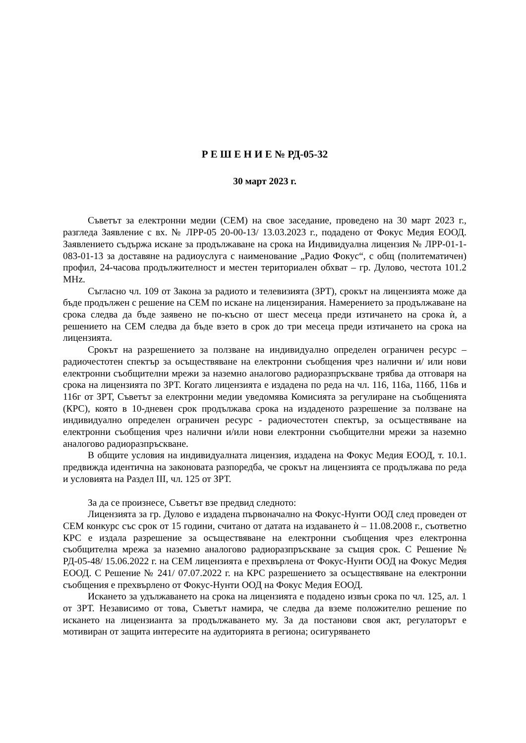Р Е Ш Е Н И Е № РД-05-32
30 март 2023 г.
Съветът за електронни медии (СЕМ) на свое заседание, проведено на 30 март 2023 г., разгледа Заявление с вх. № ЛРР-05 20-00-13/ 13.03.2023 г., подадено от Фокус Медия ЕООД. Заявлението съдържа искане за продължаване на срока на Индивидуална лицензия № ЛРР-01-1-083-01-13 за доставяне на радиоуслуга с наименование „Радио Фокус“, с общ (политематичен) профил, 24-часова продължителност и местен териториален обхват – гр. Дулово, честота 101.2 MHz.
Съгласно чл. 109 от Закона за радиото и телевизията (ЗРТ), срокът на лицензията може да бъде продължен с решение на СЕМ по искане на лицензирания. Намерението за продължаване на срока следва да бъде заявено не по-късно от шест месеца преди изтичането на срока ѝ, а решението на СЕМ следва да бъде взето в срок до три месеца преди изтичането на срока на лицензията.
Срокът на разрешението за ползване на индивидуално определен ограничен ресурс – радиочестотен спектър за осъществяване на електронни съобщения чрез налични и/ или нови електронни съобщителни мрежи за наземно аналогово радиоразпръскване трябва да отговаря на срока на лицензията по ЗРТ. Когато лицензията е издадена по реда на чл. 116, 116а, 116б, 116в и 116г от ЗРТ, Съветът за електронни медии уведомява Комисията за регулиране на съобщенията (КРС), която в 10-дневен срок продължава срока на издаденото разрешение за ползване на индивидуално определен ограничен ресурс - радиочестотен спектър, за осъществяване на електронни съобщения чрез налични и/или нови електронни съобщителни мрежи за наземно аналогово радиоразпръскване.
В общите условия на индивидуалната лицензия, издадена на Фокус Медия ЕООД, т. 10.1. предвижда идентична на законовата разпоредба, че срокът на лицензията се продължава по реда и условията на Раздел III, чл. 125 от ЗРТ.
За да се произнесе, Съветът взе предвид следното:
Лицензията за гр. Дулово е издадена първоначално на Фокус-Нунти ООД след проведен от СЕМ конкурс със срок от 15 години, считано от датата на издаването ѝ – 11.08.2008 г., съответно КРС е издала разрешение за осъществяване на електронни съобщения чрез електронна съобщителна мрежа за наземно аналогово радиоразпръскване за същия срок. С Решение № РД-05-48/ 15.06.2022 г. на СЕМ лицензията е прехвърлена от Фокус-Нунти ООД на Фокус Медия ЕООД. С Решение № 241/ 07.07.2022 г. на КРС разрешението за осъществяване на електронни съобщения е прехвърлено от Фокус-Нунти ООД на Фокус Медия ЕООД.
Искането за удължаването на срока на лицензията е подадено извън срока по чл. 125, ал. 1 от ЗРТ. Независимо от това, Съветът намира, че следва да вземе положително решение по искането на лицензианта за продължаването му. За да постанови своя акт, регулаторът е мотивиран от защита интересите на аудиторията в региона; осигуряването